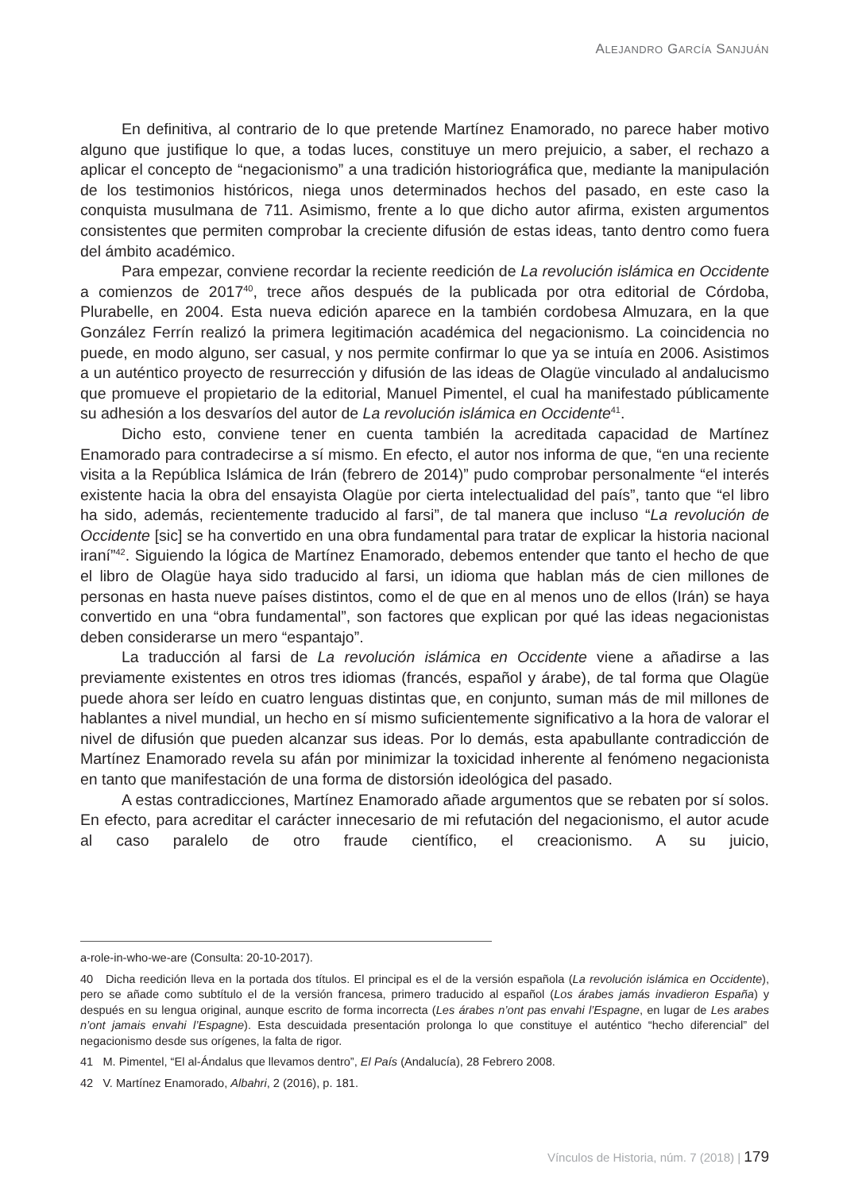ALEJANDRO GARCÍA SANJUÁN
En definitiva, al contrario de lo que pretende Martínez Enamorado, no parece haber motivo alguno que justifique lo que, a todas luces, constituye un mero prejuicio, a saber, el rechazo a aplicar el concepto de “negacionismo” a una tradición historiográfica que, mediante la manipulación de los testimonios históricos, niega unos determinados hechos del pasado, en este caso la conquista musulmana de 711. Asimismo, frente a lo que dicho autor afirma, existen argumentos consistentes que permiten comprobar la creciente difusión de estas ideas, tanto dentro como fuera del ámbito académico.
Para empezar, conviene recordar la reciente reedición de La revolución islámica en Occidente a comienzos de 2017<sup>40</sup>, trece años después de la publicada por otra editorial de Córdoba, Plurabelle, en 2004. Esta nueva edición aparece en la también cordobesa Almuzara, en la que González Ferrín realizó la primera legitimación académica del negacionismo. La coincidencia no puede, en modo alguno, ser casual, y nos permite confirmar lo que ya se intuía en 2006. Asistimos a un auténtico proyecto de resurrección y difusión de las ideas de Olagüe vinculado al andalucismo que promueve el propietario de la editorial, Manuel Pimentel, el cual ha manifestado públicamente su adhesión a los desvaríos del autor de La revolución islámica en Occidente<sup>41</sup>.
Dicho esto, conviene tener en cuenta también la acreditada capacidad de Martínez Enamorado para contradecirse a sí mismo. En efecto, el autor nos informa de que, “en una reciente visita a la República Islámica de Irán (febrero de 2014)” pudo comprobar personalmente “el interés existente hacia la obra del ensayista Olagüe por cierta intelectualidad del país”, tanto que “el libro ha sido, además, recientemente traducido al farsi”, de tal manera que incluso “La revolución de Occidente [sic] se ha convertido en una obra fundamental para tratar de explicar la historia nacional iraní”<sup>42</sup>. Siguiendo la lógica de Martínez Enamorado, debemos entender que tanto el hecho de que el libro de Olagüe haya sido traducido al farsi, un idioma que hablan más de cien millones de personas en hasta nueve países distintos, como el de que en al menos uno de ellos (Irán) se haya convertido en una “obra fundamental”, son factores que explican por qué las ideas negacionistas deben considerarse un mero “espantajo”.
La traducción al farsi de La revolución islámica en Occidente viene a añadirse a las previamente existentes en otros tres idiomas (francés, español y árabe), de tal forma que Olagüe puede ahora ser leído en cuatro lenguas distintas que, en conjunto, suman más de mil millones de hablantes a nivel mundial, un hecho en sí mismo suficientemente significativo a la hora de valorar el nivel de difusión que pueden alcanzar sus ideas. Por lo demás, esta apabullante contradicción de Martínez Enamorado revela su afán por minimizar la toxicidad inherente al fenómeno negacionista en tanto que manifestación de una forma de distorsión ideológica del pasado.
A estas contradicciones, Martínez Enamorado añade argumentos que se rebaten por sí solos. En efecto, para acreditar el carácter innecesario de mi refutación del negacionismo, el autor acude al caso paralelo de otro fraude científico, el creacionismo. A su juicio,
a-role-in-who-we-are (Consulta: 20-10-2017).
40 Dicha reedición lleva en la portada dos títulos. El principal es el de la versión española (La revolución islámica en Occidente), pero se añade como subtítulo el de la versión francesa, primero traducido al español (Los árabes jamás invadieron España) y después en su lengua original, aunque escrito de forma incorrecta (Les árabes n’ont pas envahi l’Espagne, en lugar de Les arabes n’ont jamais envahi l’Espagne). Esta descuidada presentación prolonga lo que constituye el auténtico “hecho diferencial” del negacionismo desde sus orígenes, la falta de rigor.
41 M. Pimentel, “El al-Ándalus que llevamos dentro”, El País (Andalucía), 28 Febrero 2008.
42 V. Martínez Enamorado, Albahri, 2 (2016), p. 181.
Vínculos de Historia, núm. 7 (2018) | 179